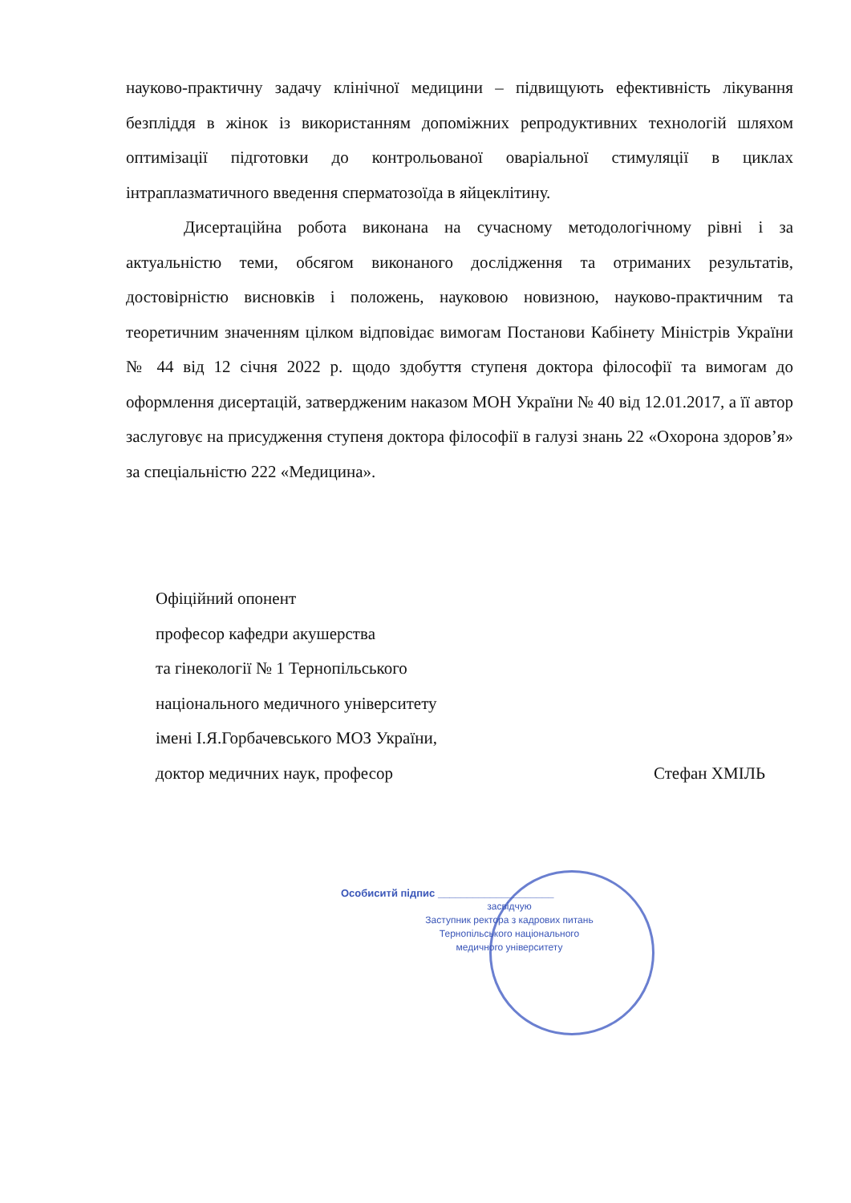науково-практичну задачу клінічної медицини – підвищують ефективність лікування безпліддя в жінок із використанням допоміжних репродуктивних технологій шляхом оптимізації підготовки до контрольованої оваріальної стимуляції в циклах інтраплазматичного введення сперматозоїда в яйцеклітину.
Дисертаційна робота виконана на сучасному методологічному рівні і за актуальністю теми, обсягом виконаного дослідження та отриманих результатів, достовірністю висновків і положень, науковою новизною, науково-практичним та теоретичним значенням цілком відповідає вимогам Постанови Кабінету Міністрів України № 44 від 12 січня 2022 р. щодо здобуття ступеня доктора філософії та вимогам до оформлення дисертацій, затвердженим наказом МОН України № 40 від 12.01.2017, а її автор заслуговує на присудження ступеня доктора філософії в галузі знань 22 «Охорона здоров’я» за спеціальністю 222 «Медицина».
Офіційний опонент
професор кафедри акушерства
та гінекології № 1 Тернопільського
національного медичного університету
імені І.Я.Горбачевського МОЗ України,
доктор медичних наук, професор Стефан ХМІЛЬ
Особиситй підпис ____________________
засвідчую
Заступник ректора з кадрових питань
Тернопільського національного
медичного університету